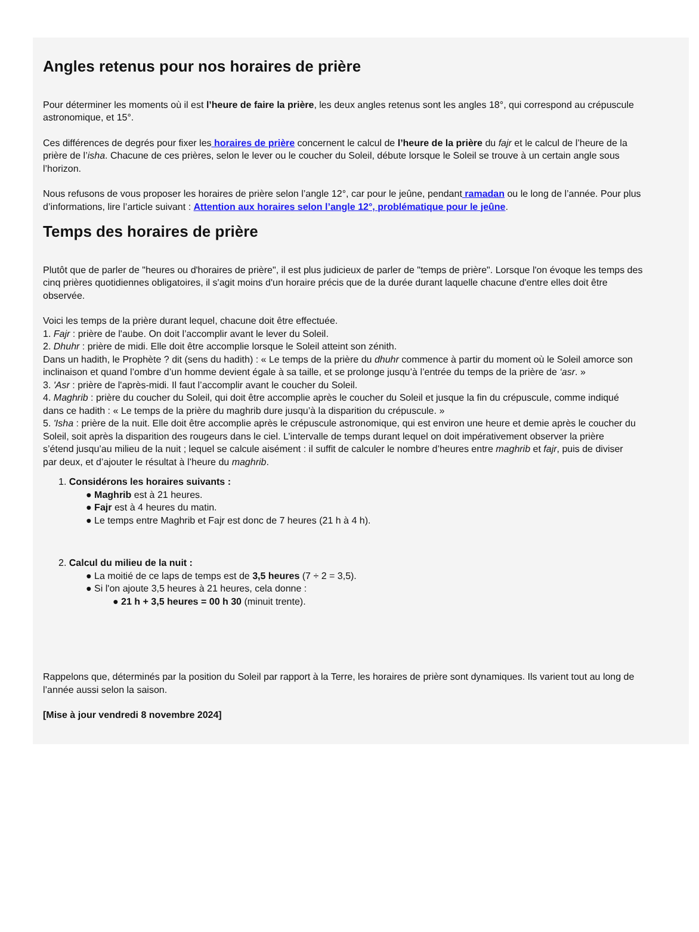Angles retenus pour nos horaires de prière
Pour déterminer les moments où il est l’heure de faire la prière, les deux angles retenus sont les angles 18°, qui correspond au crépuscule
astronomique, et 15°.
Ces différences de degrés pour fixer les horaires de prière concernent le calcul de l’heure de la prière du fajr et le calcul de l’heure de la
prière de l’isha. Chacune de ces prières, selon le lever ou le coucher du Soleil, débute lorsque le Soleil se trouve à un certain angle sous
l’horizon.
Nous refusons de vous proposer les horaires de prière selon l’angle 12°, car pour le jeûne, pendant ramadan ou le long de l’année. Pour plus
d’informations, lire l’article suivant : Attention aux horaires selon l’angle 12°, problématique pour le jeûne.
Temps des horaires de prière
Plutôt que de parler de "heures ou d'horaires de prière", il est plus judicieux de parler de "temps de prière". Lorsque l'on évoque les temps des
cinq prières quotidiennes obligatoires, il s'agit moins d'un horaire précis que de la durée durant laquelle chacune d'entre elles doit être
observée.
Voici les temps de la prière durant lequel, chacune doit être effectuée.
1. Fajr : prière de l'aube. On doit l’accomplir avant le lever du Soleil.
2. Dhuhr : prière de midi. Elle doit être accomplie lorsque le Soleil atteint son zénith.
Dans un hadith, le Prophète ? dit (sens du hadith) : « Le temps de la prière du dhuhr commence à partir du moment où le Soleil amorce son
inclinaison et quand l’ombre d’un homme devient égale à sa taille, et se prolonge jusqu’à l’entrée du temps de la prière de ‘asr. »
3. 'Asr : prière de l'après-midi. Il faut l’accomplir avant le coucher du Soleil.
4. Maghrib : prière du coucher du Soleil, qui doit être accomplie après le coucher du Soleil et jusque la fin du crépuscule, comme indiqué
dans ce hadith : « Le temps de la prière du maghrib dure jusqu’à la disparition du crépuscule. »
5. 'Isha : prière de la nuit. Elle doit être accomplie après le crépuscule astronomique, qui est environ une heure et demie après le coucher du
Soleil, soit après la disparition des rougeurs dans le ciel. L’intervalle de temps durant lequel on doit impérativement observer la prière
s’étend jusqu’au milieu de la nuit ; lequel se calcule aisément : il suffit de calculer le nombre d’heures entre maghrib et fajr, puis de diviser
par deux, et d’ajouter le résultat à l’heure du maghrib.
1. Considérons les horaires suivants :
● Maghrib est à 21 heures.
● Fajr est à 4 heures du matin.
● Le temps entre Maghrib et Fajr est donc de 7 heures (21 h à 4 h).
2. Calcul du milieu de la nuit :
● La moitié de ce laps de temps est de 3,5 heures (7 ÷ 2 = 3,5).
● Si l'on ajoute 3,5 heures à 21 heures, cela donne :
● 21 h + 3,5 heures = 00 h 30 (minuit trente).
Rappelons que, déterminés par la position du Soleil par rapport à la Terre, les horaires de prière sont dynamiques. Ils varient tout au long de
l’année aussi selon la saison.
[Mise à jour vendredi 8 novembre 2024]